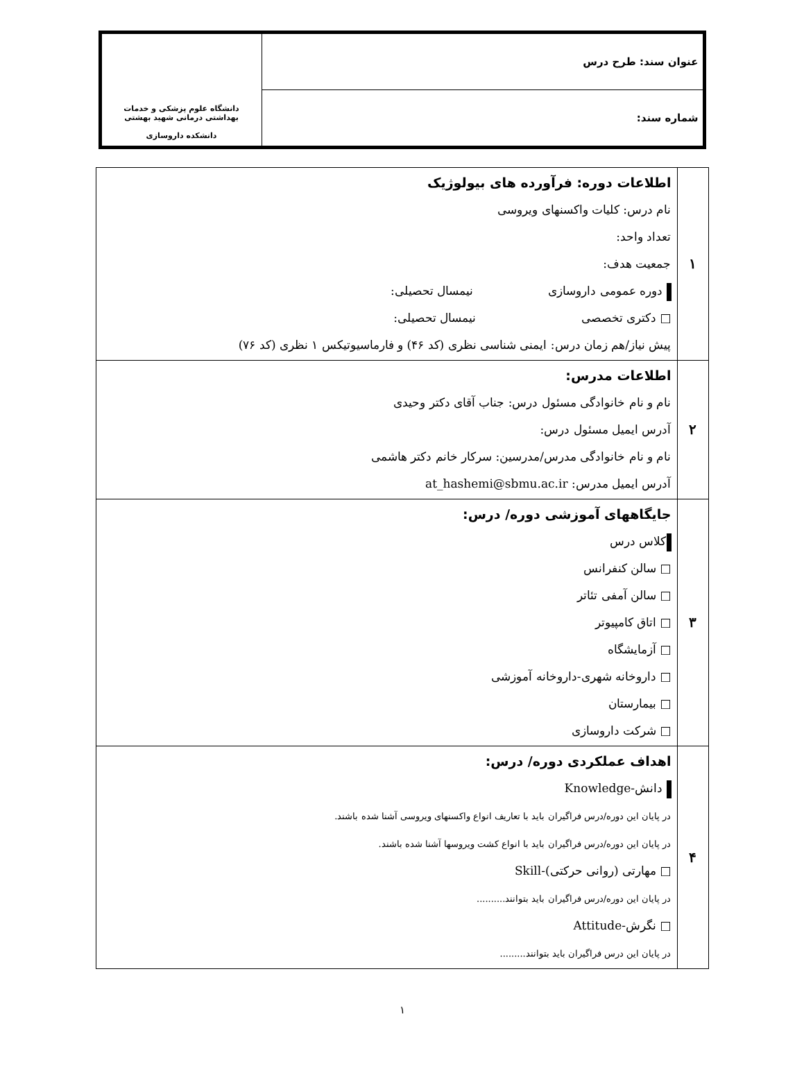| عنوان سند: طرح درس | دانشگاه علوم پزشکی و خدمات بهداشتی درمانی شهید بهشتی دانشکده داروسازی |
| شماره سند: | |
| ۱ | اطلاعات دوره: فرآورده های بیولوژیک نام درس: کلیات واکسنهای ویروسی تعداد واحد: جمعیت هدف: دوره عمومی داروسازی نیمسال تحصیلی: □ دکتری تخصصی نیمسال تحصیلی: پیش نیاز/هم زمان درس: ایمنی شناسی نظری (کد ۴۶) و فارماسیوتیکس ۱ نظری (کد ۷۶) |
| ۲ | اطلاعات مدرس: نام و نام خانوادگی مسئول درس: جناب آقای دکتر وحیدی آدرس ایمیل مسئول درس: نام و نام خانوادگی مدرس/مدرسین: سرکار خانم دکتر هاشمی آدرس ایمیل مدرس: at_hashemi@sbmu.ac.ir |
| ۳ | جایگاههای آموزشی دوره/ درس: کلاس درس □ سالن کنفرانس □ سالن آمفی تئاتر □ اتاق کامپیوتر □ آزمایشگاه □ داروخانه شهری-داروخانه آموزشی □ بیمارستان □ شرکت داروسازی |
| ۴ | اهداف عملکردی دوره/ درس: دانش-Knowledge در پایان این دوره/درس فراگیران باید با تعاریف انواع واکسنهای ویروسی آشنا شده باشند. در پایان این دوره/درس فراگیران باید با انواع کشت ویروسها آشنا شده باشند. □ مهارتی (روانی حرکتی)-Skill در پایان این دوره/درس فراگیران باید بتوانند.......... □ نگرش-Attitude در پایان این درس فراگیران باید بتوانند......... |
۱